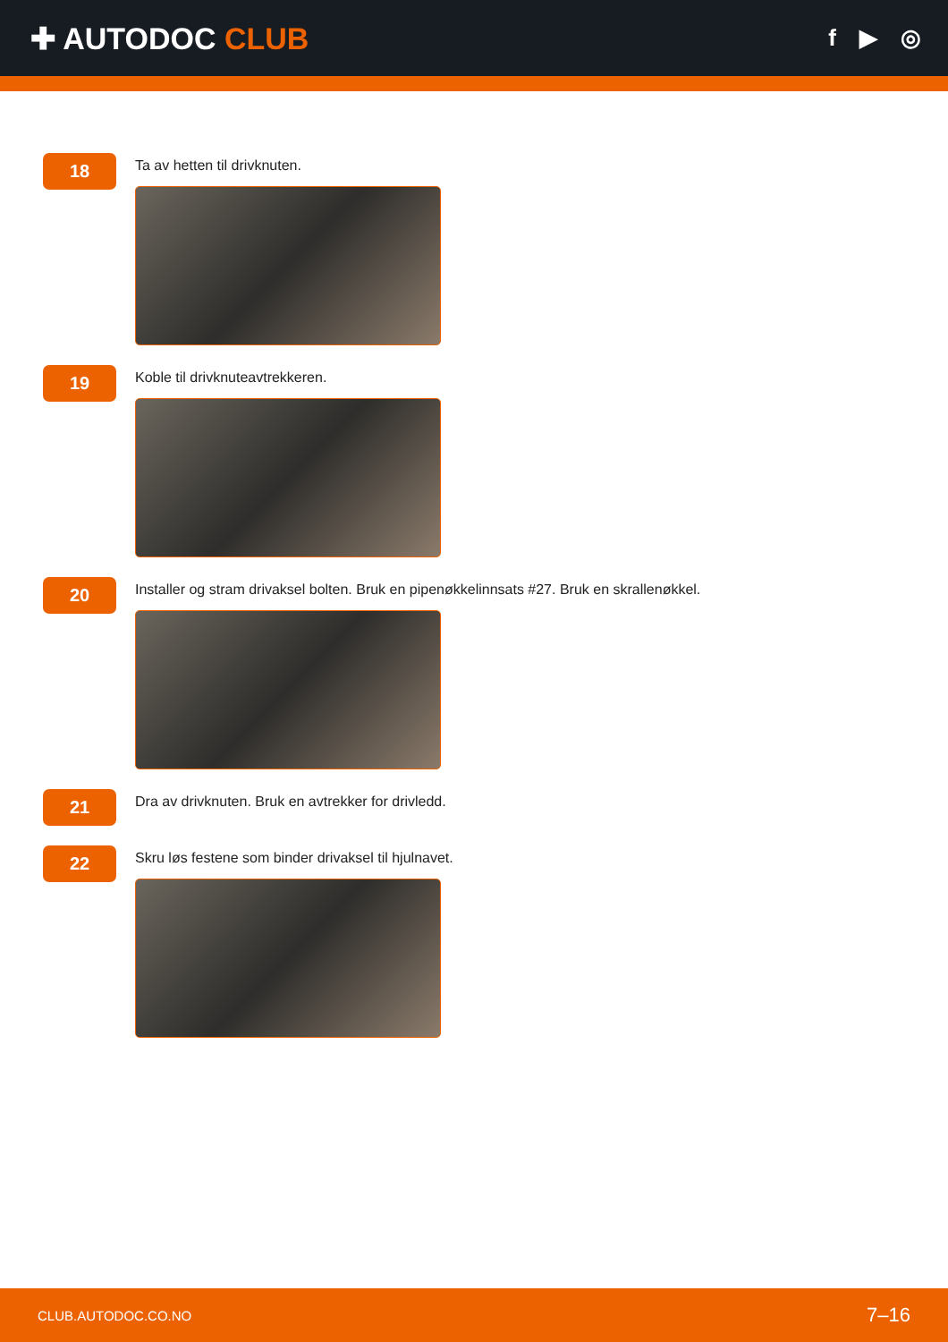✚ AUTODOC CLUB
f ▶ ◎
18
Ta av hetten til drivknuten.
19
Koble til drivknuteavtrekkeren.
20
Installer og stram drivaksel bolten. Bruk en pipenøkkelinnsats #27. Bruk en skrallenøkkel.
21
Dra av drivknuten. Bruk en avtrekker for drivledd.
22
Skru løs festene som binder drivaksel til hjulnavet.
CLUB.AUTODOC.CO.NO 7–16